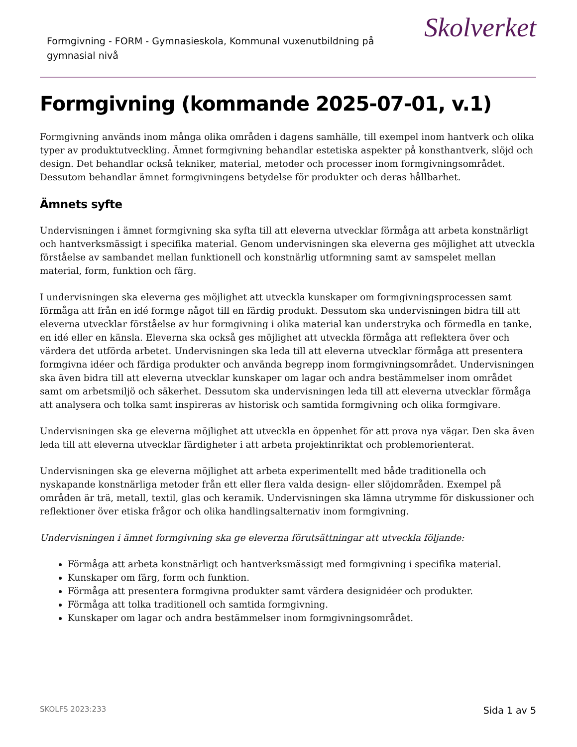Formgivning - FORM - Gymnasieskola, Kommunal vuxenutbildning på gymnasial nivå
Skolverket
Formgivning (kommande 2025-07-01, v.1)
Formgivning används inom många olika områden i dagens samhälle, till exempel inom hantverk och olika typer av produktutveckling. Ämnet formgivning behandlar estetiska aspekter på konsthantverk, slöjd och design. Det behandlar också tekniker, material, metoder och processer inom formgivningsområdet. Dessutom behandlar ämnet formgivningens betydelse för produkter och deras hållbarhet.
Ämnets syfte
Undervisningen i ämnet formgivning ska syfta till att eleverna utvecklar förmåga att arbeta konstnärligt och hantverksmässigt i specifika material. Genom undervisningen ska eleverna ges möjlighet att utveckla förståelse av sambandet mellan funktionell och konstnärlig utformning samt av samspelet mellan material, form, funktion och färg.
I undervisningen ska eleverna ges möjlighet att utveckla kunskaper om formgivningsprocessen samt förmåga att från en idé formge något till en färdig produkt. Dessutom ska undervisningen bidra till att eleverna utvecklar förståelse av hur formgivning i olika material kan understryka och förmedla en tanke, en idé eller en känsla. Eleverna ska också ges möjlighet att utveckla förmåga att reflektera över och värdera det utförda arbetet. Undervisningen ska leda till att eleverna utvecklar förmåga att presentera formgivna idéer och färdiga produkter och använda begrepp inom formgivningsområdet. Undervisningen ska även bidra till att eleverna utvecklar kunskaper om lagar och andra bestämmelser inom området samt om arbetsmiljö och säkerhet. Dessutom ska undervisningen leda till att eleverna utvecklar förmåga att analysera och tolka samt inspireras av historisk och samtida formgivning och olika formgivare.
Undervisningen ska ge eleverna möjlighet att utveckla en öppenhet för att prova nya vägar. Den ska även leda till att eleverna utvecklar färdigheter i att arbeta projektinriktat och problemorienterat.
Undervisningen ska ge eleverna möjlighet att arbeta experimentellt med både traditionella och nyskapande konstnärliga metoder från ett eller flera valda design- eller slöjdområden. Exempel på områden är trä, metall, textil, glas och keramik. Undervisningen ska lämna utrymme för diskussioner och reflektioner över etiska frågor och olika handlingsalternativ inom formgivning.
Undervisningen i ämnet formgivning ska ge eleverna förutsättningar att utveckla följande:
Förmåga att arbeta konstnärligt och hantverksmässigt med formgivning i specifika material.
Kunskaper om färg, form och funktion.
Förmåga att presentera formgivna produkter samt värdera designidéer och produkter.
Förmåga att tolka traditionell och samtida formgivning.
Kunskaper om lagar och andra bestämmelser inom formgivningsområdet.
SKOLFS 2023:233 Sida 1 av 5